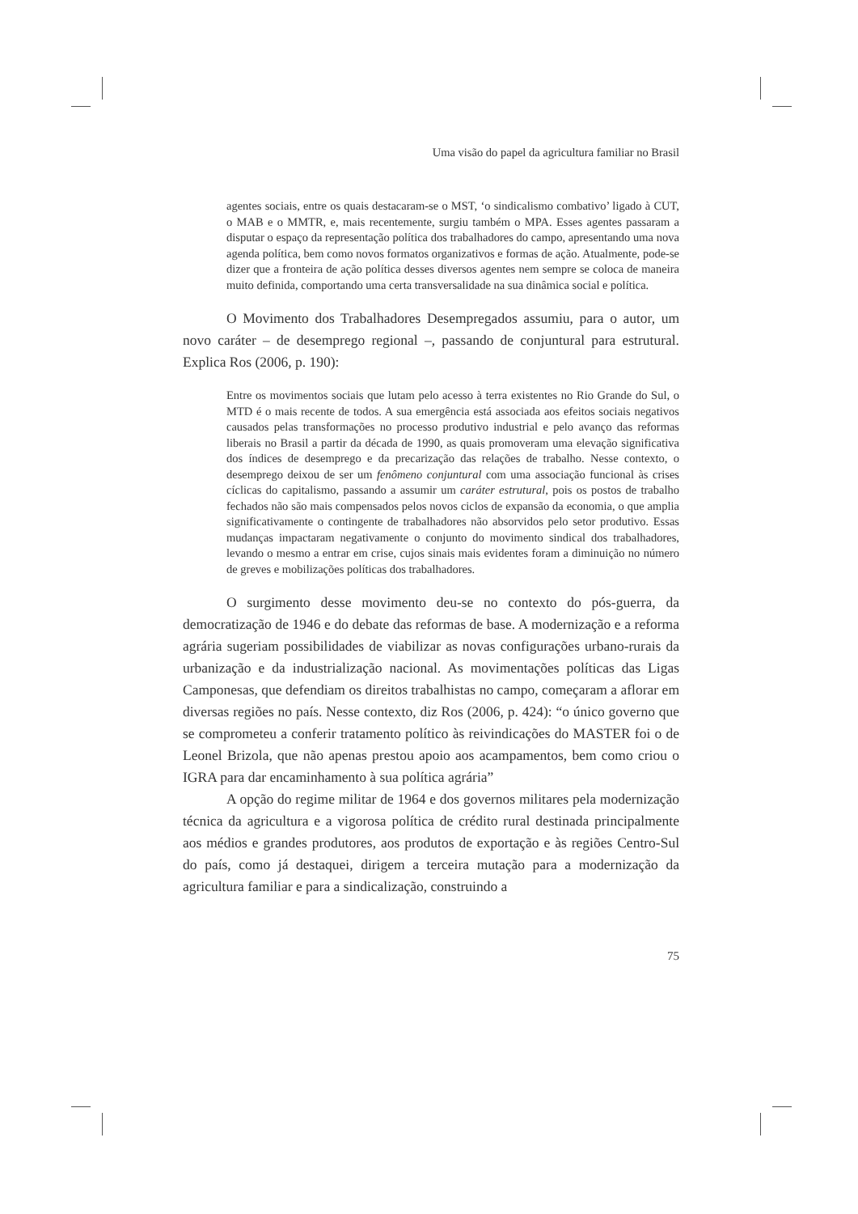Uma visão do papel da agricultura familiar no Brasil
agentes sociais, entre os quais destacaram-se o MST, ‘o sindicalismo combativo’ ligado à CUT, o MAB e o MMTR, e, mais recentemente, surgiu também o MPA. Esses agentes passaram a disputar o espaço da representação política dos trabalhadores do campo, apresentando uma nova agenda política, bem como novos formatos organizativos e formas de ação. Atualmente, pode-se dizer que a fronteira de ação política desses diversos agentes nem sempre se coloca de maneira muito definida, comportando uma certa transversalidade na sua dinâmica social e política.
O Movimento dos Trabalhadores Desempregados assumiu, para o autor, um novo caráter – de desemprego regional –, passando de conjuntural para estrutural. Explica Ros (2006, p. 190):
Entre os movimentos sociais que lutam pelo acesso à terra existentes no Rio Grande do Sul, o MTD é o mais recente de todos. A sua emergência está associada aos efeitos sociais negativos causados pelas transformações no processo produtivo industrial e pelo avanço das reformas liberais no Brasil a partir da década de 1990, as quais promoveram uma elevação significativa dos índices de desemprego e da precarização das relações de trabalho. Nesse contexto, o desemprego deixou de ser um fenômeno conjuntural com uma associação funcional às crises cíclicas do capitalismo, passando a assumir um caráter estrutural, pois os postos de trabalho fechados não são mais compensados pelos novos ciclos de expansão da economia, o que amplia significativamente o contingente de trabalhadores não absorvidos pelo setor produtivo. Essas mudanças impactaram negativamente o conjunto do movimento sindical dos trabalhadores, levando o mesmo a entrar em crise, cujos sinais mais evidentes foram a diminuição no número de greves e mobilizações políticas dos trabalhadores.
O surgimento desse movimento deu-se no contexto do pós-guerra, da democratização de 1946 e do debate das reformas de base. A modernização e a reforma agrária sugeriam possibilidades de viabilizar as novas configurações urbano-rurais da urbanização e da industrialização nacional. As movimentações políticas das Ligas Camponesas, que defendiam os direitos trabalhistas no campo, começaram a aflorar em diversas regiões no país. Nesse contexto, diz Ros (2006, p. 424): “o único governo que se comprometeu a conferir tratamento político às reivindicações do MASTER foi o de Leonel Brizola, que não apenas prestou apoio aos acampamentos, bem como criou o IGRA para dar encaminhamento à sua política agrária”
A opção do regime militar de 1964 e dos governos militares pela modernização técnica da agricultura e a vigorosa política de crédito rural destinada principalmente aos médios e grandes produtores, aos produtos de exportação e às regiões Centro-Sul do país, como já destaquei, dirigem a terceira mutação para a modernização da agricultura familiar e para a sindicalização, construindo a
75